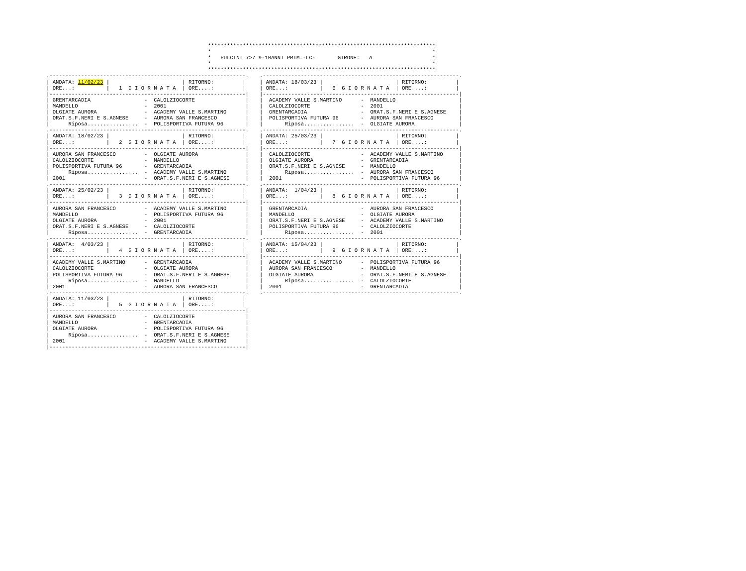************************************************************************
*                                                                      *
*   PULCINI 7>7 9-10ANNI PRIM.-LC-       GIRONE:   A                   *
*                                                                      *
************************************************************************
.--------------------------------------------------------------.
| ANDATA: 11/02/23 |                       | RITORNO:         |
| ORE...:          |   1  G I O R N A T A  | ORE....:         |
|--------------------------------------------------------------|
| GRENTARCADIA                 -  CALOLZIOCORTE                |
| MANDELLO                     -  2001                         |
| OLGIATE AURORA               -  ACADEMY VALLE S.MARTINO      |
| ORAT.S.F.NERI E S.AGNESE     -  AURORA SAN FRANCESCO         |
|      Riposa................  -  POLISPORTIVA FUTURA 96       |
.--------------------------------------------------------------.
| ANDATA: 18/02/23 |                       | RITORNO:         |
| ORE...:          |   2  G I O R N A T A  | ORE....:         |
|--------------------------------------------------------------|
| AURORA SAN FRANCESCO         -  OLGIATE AURORA               |
| CALOLZIOCORTE                -  MANDELLO                     |
| POLISPORTIVA FUTURA 96       -  GRENTARCADIA                 |
|      Riposa................  -  ACADEMY VALLE S.MARTINO      |
| 2001                         -  ORAT.S.F.NERI E S.AGNESE     |
.--------------------------------------------------------------.
| ANDATA: 25/02/23 |                       | RITORNO:         |
| ORE...:          |   3  G I O R N A T A  | ORE....:         |
|--------------------------------------------------------------|
| AURORA SAN FRANCESCO         -  ACADEMY VALLE S.MARTINO      |
| MANDELLO                     -  POLISPORTIVA FUTURA 96       |
| OLGIATE AURORA               -  2001                         |
| ORAT.S.F.NERI E S.AGNESE     -  CALOLZIOCORTE                |
|      Riposa................  -  GRENTARCADIA                 |
.--------------------------------------------------------------.
| ANDATA:  4/03/23 |                       | RITORNO:         |
| ORE...:          |   4  G I O R N A T A  | ORE....:         |
|--------------------------------------------------------------|
| ACADEMY VALLE S.MARTINO      -  GRENTARCADIA                 |
| CALOLZIOCORTE                -  OLGIATE AURORA               |
| POLISPORTIVA FUTURA 96       -  ORAT.S.F.NERI E S.AGNESE     |
|      Riposa................  -  MANDELLO                     |
| 2001                         -  AURORA SAN FRANCESCO         |
.--------------------------------------------------------------.
| ANDATA: 11/03/23 |                       | RITORNO:         |
| ORE...:          |   5  G I O R N A T A  | ORE....:         |
|--------------------------------------------------------------|
| AURORA SAN FRANCESCO         -  CALOLZIOCORTE                |
| MANDELLO                     -  GRENTARCADIA                 |
| OLGIATE AURORA               -  POLISPORTIVA FUTURA 96       |
|      Riposa................  -  ORAT.S.F.NERI E S.AGNESE     |
| 2001                         -  ACADEMY VALLE S.MARTINO      |
|--------------------------------------------------------------|
.--------------------------------------------------------------.
| ANDATA: 18/03/23 |                       | RITORNO:         |
| ORE...:          |   6  G I O R N A T A  | ORE....:         |
|--------------------------------------------------------------|
|  ACADEMY VALLE S.MARTINO      -  MANDELLO                    |
|  CALOLZIOCORTE                -  2001                        |
|  GRENTARCADIA                 -  ORAT.S.F.NERI E S.AGNESE    |
|  POLISPORTIVA FUTURA 96       -  AURORA SAN FRANCESCO        |
|       Riposa................  -  OLGIATE AURORA              |
.--------------------------------------------------------------.
| ANDATA: 25/03/23 |                       | RITORNO:         |
| ORE...:          |   7  G I O R N A T A  | ORE....:         |
|--------------------------------------------------------------|
|  CALOLZIOCORTE                -  ACADEMY VALLE S.MARTINO     |
|  OLGIATE AURORA               -  GRENTARCADIA                |
|  ORAT.S.F.NERI E S.AGNESE     -  MANDELLO                    |
|       Riposa................  -  AURORA SAN FRANCESCO        |
|  2001                         -  POLISPORTIVA FUTURA 96      |
.--------------------------------------------------------------.
| ANDATA:  1/04/23 |                       | RITORNO:         |
| ORE...:          |   8  G I O R N A T A  | ORE....:         |
|--------------------------------------------------------------|
|  GRENTARCADIA                 -  AURORA SAN FRANCESCO        |
|  MANDELLO                     -  OLGIATE AURORA              |
|  ORAT.S.F.NERI E S.AGNESE     -  ACADEMY VALLE S.MARTINO     |
|  POLISPORTIVA FUTURA 96       -  CALOLZIOCORTE               |
|       Riposa................  -  2001                        |
.--------------------------------------------------------------.
| ANDATA: 15/04/23 |                       | RITORNO:         |
| ORE...:          |   9  G I O R N A T A  | ORE....:         |
|--------------------------------------------------------------|
|  ACADEMY VALLE S.MARTINO      -  POLISPORTIVA FUTURA 96      |
|  AURORA SAN FRANCESCO         -  MANDELLO                    |
|  OLGIATE AURORA               -  ORAT.S.F.NERI E S.AGNESE    |
|       Riposa................  -  CALOLZIOCORTE               |
|  2001                         -  GRENTARCADIA                |
.--------------------------------------------------------------.